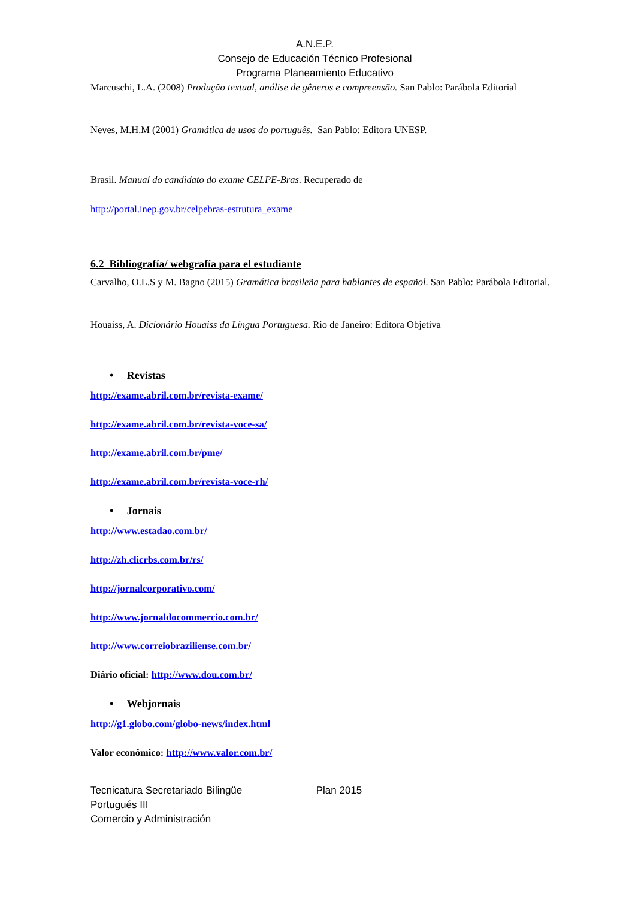A.N.E.P.
Consejo de Educación Técnico Profesional
Programa Planeamiento Educativo
Marcuschi, L.A. (2008) Produção textual, análise de gêneros e compreensão. San Pablo: Parábola Editorial
Neves, M.H.M (2001) Gramática de usos do português. San Pablo: Editora UNESP.
Brasil. Manual do candidato do exame CELPE-Bras. Recuperado de
http://portal.inep.gov.br/celpebras-estrutura_exame
6.2 Bibliografía/ webgrafía para el estudiante
Carvalho, O.L.S y M. Bagno (2015) Gramática brasileña para hablantes de español. San Pablo: Parábola Editorial.
Houaiss, A. Dicionário Houaiss da Língua Portuguesa. Rio de Janeiro: Editora Objetiva
• Revistas
http://exame.abril.com.br/revista-exame/
http://exame.abril.com.br/revista-voce-sa/
http://exame.abril.com.br/pme/
http://exame.abril.com.br/revista-voce-rh/
• Jornais
http://www.estadao.com.br/
http://zh.clicrbs.com.br/rs/
http://jornalcorporativo.com/
http://www.jornaldocommercio.com.br/
http://www.correiobraziliense.com.br/
Diário oficial: http://www.dou.com.br/
• Webjornais
http://g1.globo.com/globo-news/index.html
Valor econômico: http://www.valor.com.br/
Tecnicatura Secretariado Bilingüe Plan 2015
Portugués III
Comercio y Administración